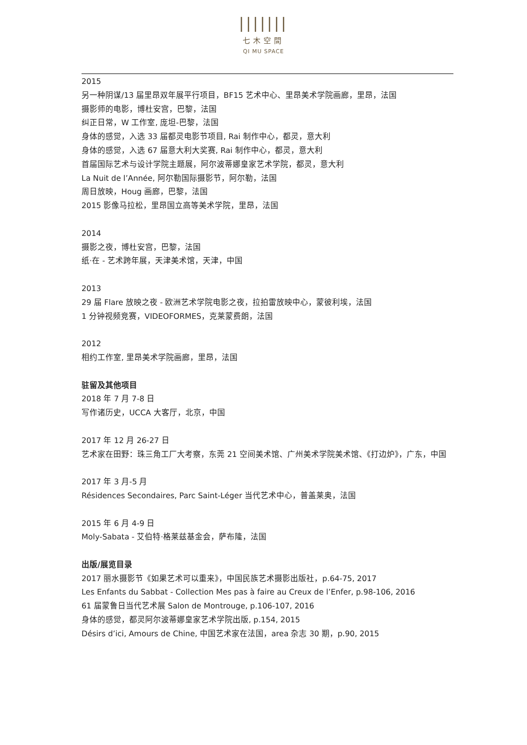|||||||
七木空間
QI MU SPACE
2015
另一种阴谋/13 届里昂双年展平行项目，BF15 艺术中心、里昂美术学院画廊，里昂，法国
摄影师的电影，博杜安宫，巴黎，法国
纠正日常，W 工作室, 庞坦-巴黎，法国
身体的感觉，入选 33 届都灵电影节项目, Rai 制作中心，都灵，意大利
身体的感觉，入选 67 届意大利大奖赛, Rai 制作中心，都灵，意大利
首届国际艺术与设计学院主题展，阿尔波蒂娜皇家艺术学院，都灵，意大利
La Nuit de l’Année, 阿尔勒国际摄影节，阿尔勒，法国
周日放映，Houg 画廊，巴黎，法国
2015 影像马拉松，里昂国立高等美术学院，里昂，法国
2014
摄影之夜，博杜安宫，巴黎，法国
纸·在 - 艺术跨年展，天津美术馆，天津，中国
2013
29 届 Flare 放映之夜 - 欧洲艺术学院电影之夜，拉拍雷放映中心，蒙彼利埃，法国
1 分钟视频竞赛，VIDEOFORMES，克莱蒙费朗，法国
2012
相约工作室, 里昂美术学院画廊，里昂，法国
驻留及其他项目
2018 年 7 月 7-8 日
写作诸历史，UCCA 大客厅，北京，中国
2017 年 12 月 26-27 日
艺术家在田野：珠三角工厂大考察，东莞 21 空间美术馆、广州美术学院美术馆、《打边炉》，广东，中国
2017 年 3 月-5 月
Résidences Secondaires, Parc Saint-Léger 当代艺术中心，普盖莱奥，法国
2015 年 6 月 4-9 日
Moly-Sabata - 艾伯特·格莱兹基金会，萨布隆，法国
出版/展览目录
2017 丽水摄影节《如果艺术可以重来》，中国民族艺术摄影出版社，p.64-75, 2017
Les Enfants du Sabbat - Collection Mes pas à faire au Creux de l’Enfer, p.98-106, 2016
61 届蒙鲁日当代艺术展 Salon de Montrouge, p.106-107, 2016
身体的感觉，都灵阿尔波蒂娜皇家艺术学院出版, p.154, 2015
Désirs d’ici, Amours de Chine, 中国艺术家在法国，area 杂志 30 期，p.90, 2015